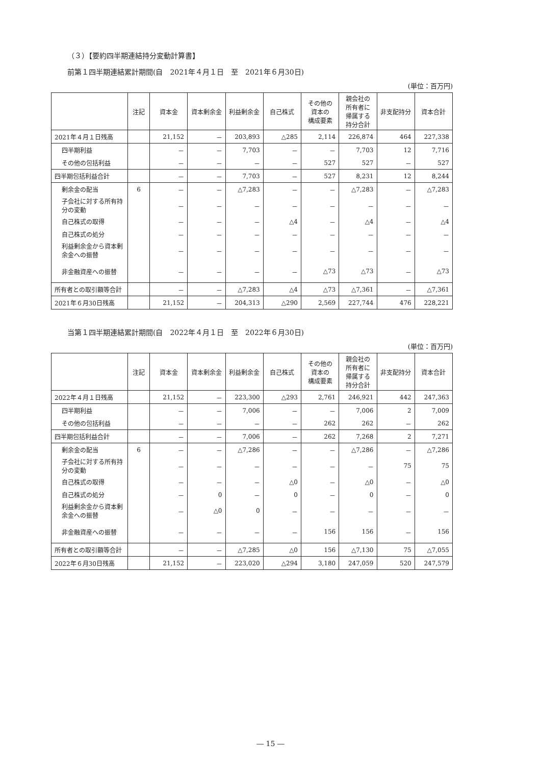（３）【要約四半期連結持分変動計算書】
前第１四半期連結累計期間(自　2021年４月１日　至　2021年６月30日)
(単位：百万円)
| | 注記 | 資本金 | 資本剰余金 | 利益剰余金 | 自己株式 | その他の 資本の 構成要素 | 親会社の 所有者に 帰属する 持分合計 | 非支配持分 | 資本合計 |
| --- | --- | --- | --- | --- | --- | --- | --- | --- | --- |
| 2021年４月１日残高 | | 21,152 | － | 203,893 | △285 | 2,114 | 226,874 | 464 | 227,338 |
| 四半期利益 | | － | － | 7,703 | － | － | 7,703 | 12 | 7,716 |
| その他の包括利益 | | － | － | － | － | 527 | 527 | － | 527 |
| 四半期包括利益合計 | | － | － | 7,703 | － | 527 | 8,231 | 12 | 8,244 |
| 剰余金の配当 | 6 | － | － | △7,283 | － | － | △7,283 | － | △7,283 |
| 子会社に対する所有持分の変動 | | － | － | － | － | － | － | － | － |
| 自己株式の取得 | | － | － | － | △4 | － | △4 | － | △4 |
| 自己株式の処分 | | － | － | － | － | － | － | － | － |
| 利益剰余金から資本剰余金への振替 | | － | － | － | － | － | － | － | － |
| 非金融資産への振替 | | － | － | － | － | △73 | △73 | － | △73 |
| 所有者との取引額等合計 | | － | － | △7,283 | △4 | △73 | △7,361 | － | △7,361 |
| 2021年６月30日残高 | | 21,152 | － | 204,313 | △290 | 2,569 | 227,744 | 476 | 228,221 |
当第１四半期連結累計期間(自　2022年４月１日　至　2022年６月30日)
(単位：百万円)
| | 注記 | 資本金 | 資本剰余金 | 利益剰余金 | 自己株式 | その他の 資本の 構成要素 | 親会社の 所有者に 帰属する 持分合計 | 非支配持分 | 資本合計 |
| --- | --- | --- | --- | --- | --- | --- | --- | --- | --- |
| 2022年４月１日残高 | | 21,152 | － | 223,300 | △293 | 2,761 | 246,921 | 442 | 247,363 |
| 四半期利益 | | － | － | 7,006 | － | － | 7,006 | 2 | 7,009 |
| その他の包括利益 | | － | － | － | － | 262 | 262 | － | 262 |
| 四半期包括利益合計 | | － | － | 7,006 | － | 262 | 7,268 | 2 | 7,271 |
| 剰余金の配当 | 6 | － | － | △7,286 | － | － | △7,286 | － | △7,286 |
| 子会社に対する所有持分の変動 | | － | － | － | － | － | － | 75 | 75 |
| 自己株式の取得 | | － | － | － | △0 | － | △0 | － | △0 |
| 自己株式の処分 | | － | 0 | － | 0 | － | 0 | － | 0 |
| 利益剰余金から資本剰余金への振替 | | － | △0 | 0 | － | － | － | － | － |
| 非金融資産への振替 | | － | － | － | － | 156 | 156 | － | 156 |
| 所有者との取引額等合計 | | － | － | △7,285 | △0 | 156 | △7,130 | 75 | △7,055 |
| 2022年６月30日残高 | | 21,152 | － | 223,020 | △294 | 3,180 | 247,059 | 520 | 247,579 |
― 15 ―